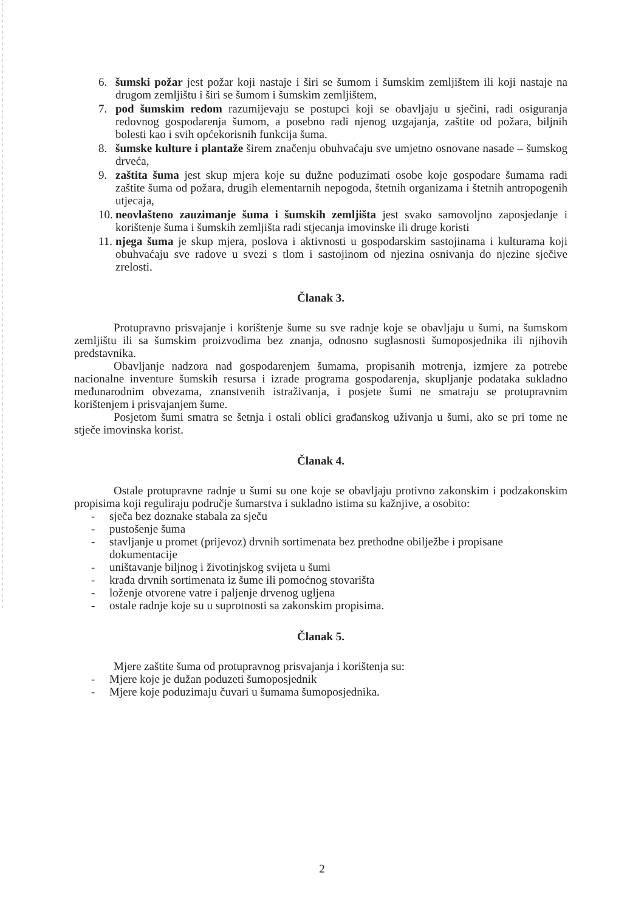6. šumski požar jest požar koji nastaje i širi se šumom i šumskim zemljištem ili koji nastaje na drugom zemljištu i širi se šumom i šumskim zemljištem,
7. pod šumskim redom razumijevaju se postupci koji se obavljaju u sječini, radi osiguranja redovnog gospodarenja šumom, a posebno radi njenog uzgajanja, zaštite od požara, biljnih bolesti kao i svih općekorisnih funkcija šuma.
8. šumske kulture i plantaže širem značenju obuhvaćaju sve umjetno osnovane nasade – šumskog drveća,
9. zaštita šuma jest skup mjera koje su dužne poduzimati osobe koje gospodare šumama radi zaštite šuma od požara, drugih elementarnih nepogoda, štetnih organizama i štetnih antropogenih utjecaja,
10. neovlašteno zauzimanje šuma i šumskih zemljišta jest svako samovoljno zaposjedanje i korištenje šuma i šumskih zemljišta radi stjecanja imovinske ili druge koristi
11. njega šuma je skup mjera, poslova i aktivnosti u gospodarskim sastojinama i kulturama koji obuhvaćaju sve radove u svezi s tlom i sastojinom od njezina osnivanja do njezine sječive zrelosti.
Članak 3.
Protupravno prisvajanje i korištenje šume su sve radnje koje se obavljaju u šumi, na šumskom zemljištu ili sa šumskim proizvodima bez znanja, odnosno suglasnosti šumoposjednika ili njihovih predstavnika.
Obavljanje nadzora nad gospodarenjem šumama, propisanih motrenja, izmjere za potrebe nacionalne inventure šumskih resursa i izrade programa gospodarenja, skupljanje podataka sukladno međunarodnim obvezama, znanstvenih istraživanja, i posjete šumi ne smatraju se protupravnim korištenjem i prisvajanjem šume.
Posjetom šumi smatra se šetnja i ostali oblici građanskog uživanja u šumi, ako se pri tome ne stječe imovinska korist.
Članak 4.
Ostale protupravne radnje u šumi su one koje se obavljaju protivno zakonskim i podzakonskim propisima koji reguliraju područje šumarstva i sukladno istima su kažnjive, a osobito:
- sječa bez doznake stabala za sječu
- pustošenje šuma
- stavljanje u promet (prijevoz) drvnih sortimenata bez prethodne obilježbe i propisane dokumentacije
- uništavanje biljnog i životinjskog svijeta u šumi
- krađa drvnih sortimenata iz šume ili pomoćnog stovarišta
- loženje otvorene vatre i paljenje drvenog ugljena
- ostale radnje koje su u suprotnosti sa zakonskim propisima.
Članak 5.
Mjere zaštite šuma od protupravnog prisvajanja i korištenja su:
- Mjere koje je dužan poduzeti šumoposjednik
- Mjere koje poduzimaju čuvari u šumama šumoposjednika.
2